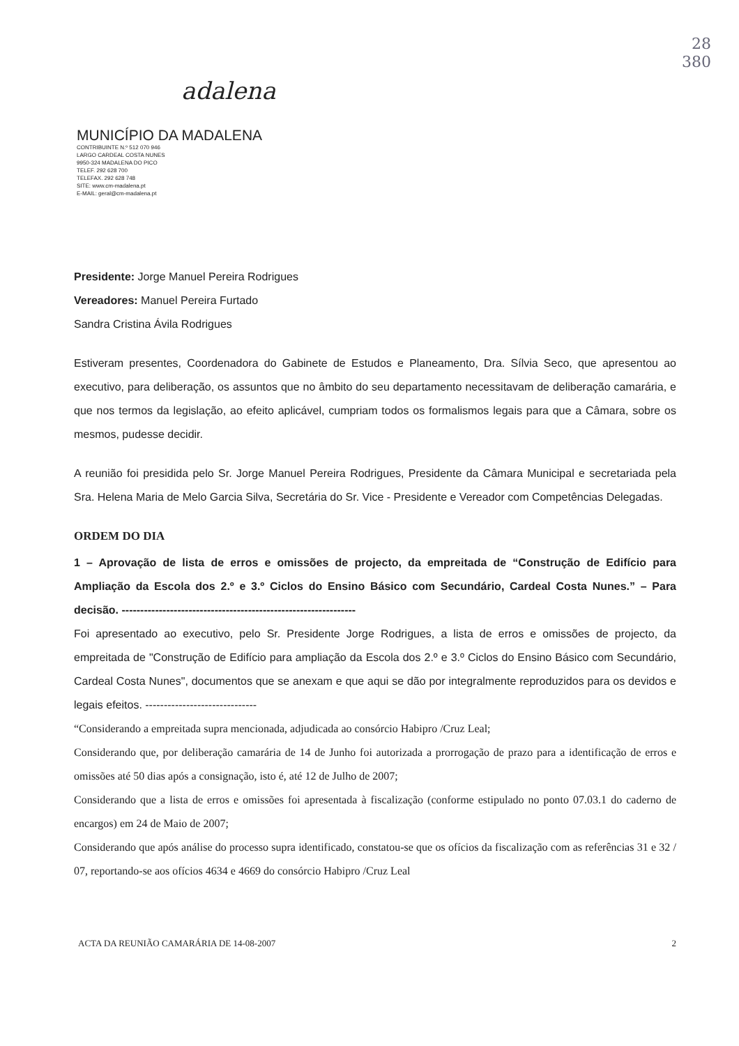adalena
MUNICÍPIO DA MADALENA
CONTRIBUINTE N.º 512 070 946
LARGO CARDEAL COSTA NUNES
9950-324 MADALENA DO PICO
TELEF. 292 628 700
TELEFAX. 292 628 748
SITE: www.cm-madalena.pt
E-MAIL: geral@cm-madalena.pt
28
380
Presidente: Jorge Manuel Pereira Rodrigues
Vereadores: Manuel Pereira Furtado
Sandra Cristina Ávila Rodrigues
Estiveram presentes, Coordenadora do Gabinete de Estudos e Planeamento, Dra. Sílvia Seco, que apresentou ao executivo, para deliberação, os assuntos que no âmbito do seu departamento necessitavam de deliberação camarária, e que nos termos da legislação, ao efeito aplicável, cumpriam todos os formalismos legais para que a Câmara, sobre os mesmos, pudesse decidir.
A reunião foi presidida pelo Sr. Jorge Manuel Pereira Rodrigues, Presidente da Câmara Municipal e secretariada pela Sra. Helena Maria de Melo Garcia Silva, Secretária do Sr. Vice - Presidente e Vereador com Competências Delegadas.
ORDEM DO DIA
1 – Aprovação de lista de erros e omissões de projecto, da empreitada de “Construção de Edifício para Ampliação da Escola dos 2.º e 3.º Ciclos do Ensino Básico com Secundário, Cardeal Costa Nunes.” – Para decisão. ---------------------------------------------------------------
Foi apresentado ao executivo, pelo Sr. Presidente Jorge Rodrigues, a lista de erros e omissões de projecto, da empreitada de "Construção de Edifício para ampliação da Escola dos 2.º e 3.º Ciclos do Ensino Básico com Secundário, Cardeal Costa Nunes", documentos que se anexam e que aqui se dão por integralmente reproduzidos para os devidos e legais efeitos. ------------------------------
“Considerando a empreitada supra mencionada, adjudicada ao consórcio Habipro /Cruz Leal;
Considerando que, por deliberação camarária de 14 de Junho foi autorizada a prorrogação de prazo para a identificação de erros e omissões até 50 dias após a consignação, isto é, até 12 de Julho de 2007;
Considerando que a lista de erros e omissões foi apresentada à fiscalização (conforme estipulado no ponto 07.03.1 do caderno de encargos) em 24 de Maio de 2007;
Considerando que após análise do processo supra identificado, constatou-se que os ofícios da fiscalização com as referências 31 e 32 / 07, reportando-se aos ofícios 4634 e 4669 do consórcio Habipro /Cruz Leal
ACTA DA REUNIÃO CAMARÁRIA DE 14-08-2007 2